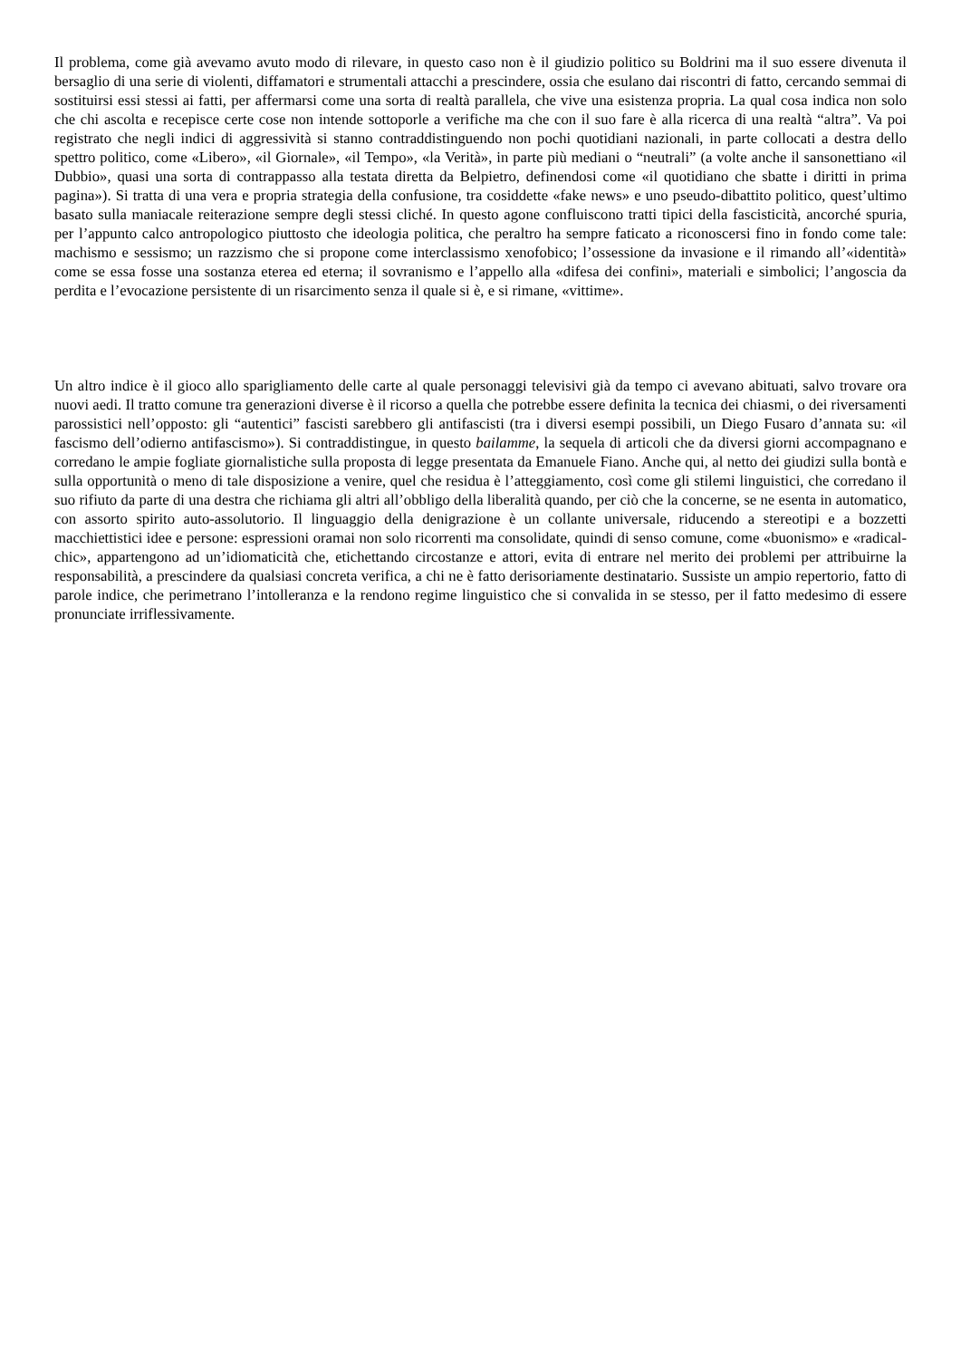Il problema, come già avevamo avuto modo di rilevare, in questo caso non è il giudizio politico su Boldrini ma il suo essere divenuta il bersaglio di una serie di violenti, diffamatori e strumentali attacchi a prescindere, ossia che esulano dai riscontri di fatto, cercando semmai di sostituirsi essi stessi ai fatti, per affermarsi come una sorta di realtà parallela, che vive una esistenza propria. La qual cosa indica non solo che chi ascolta e recepisce certe cose non intende sottoporle a verifiche ma che con il suo fare è alla ricerca di una realtà “altra”. Va poi registrato che negli indici di aggressività si stanno contraddistinguendo non pochi quotidiani nazionali, in parte collocati a destra dello spettro politico, come «Libero», «il Giornale», «il Tempo», «la Verità», in parte più mediani o “neutrali” (a volte anche il sansonettiano «il Dubbio», quasi una sorta di contrappasso alla testata diretta da Belpietro, definendosi come «il quotidiano che sbatte i diritti in prima pagina»). Si tratta di una vera e propria strategia della confusione, tra cosiddette «fake news» e uno pseudo-dibattito politico, quest’ultimo basato sulla maniacale reiterazione sempre degli stessi cliché. In questo agone confluiscono tratti tipici della fascisticità, ancorché spuria, per l’appunto calco antropologico piuttosto che ideologia politica, che peraltro ha sempre faticato a riconoscersi fino in fondo come tale: machismo e sessismo; un razzismo che si propone come interclassismo xenofobico; l’ossessione da invasione e il rimando all’«identità» come se essa fosse una sostanza eterea ed eterna; il sovranismo e l’appello alla «difesa dei confini», materiali e simbolici; l’angoscia da perdita e l’evocazione persistente di un risarcimento senza il quale si è, e si rimane, «vittime».
Un altro indice è il gioco allo sparigliamento delle carte al quale personaggi televisivi già da tempo ci avevano abituati, salvo trovare ora nuovi aedi. Il tratto comune tra generazioni diverse è il ricorso a quella che potrebbe essere definita la tecnica dei chiasmi, o dei riversamenti parossistici nell’opposto: gli “autentici” fascisti sarebbero gli antifascisti (tra i diversi esempi possibili, un Diego Fusaro d’annata su: «il fascismo dell’odierno antifascismo»). Si contraddistingue, in questo bailamme, la sequela di articoli che da diversi giorni accompagnano e corredano le ampie fogliate giornalistiche sulla proposta di legge presentata da Emanuele Fiano. Anche qui, al netto dei giudizi sulla bontà e sulla opportunità o meno di tale disposizione a venire, quel che residua è l’atteggiamento, così come gli stilemi linguistici, che corredano il suo rifiuto da parte di una destra che richiama gli altri all’obbligo della liberalità quando, per ciò che la concerne, se ne esenta in automatico, con assorto spirito auto-assolutorio. Il linguaggio della denigrazione è un collante universale, riducendo a stereotipi e a bozzetti macchiettistici idee e persone: espressioni oramai non solo ricorrenti ma consolidate, quindi di senso comune, come «buonismo» e «radical-chic», appartengono ad un’idiomaticità che, etichettando circostanze e attori, evita di entrare nel merito dei problemi per attribuirne la responsabilità, a prescindere da qualsiasi concreta verifica, a chi ne è fatto derisoriamente destinatario. Sussiste un ampio repertorio, fatto di parole indice, che perimetrano l’intolleranza e la rendono regime linguistico che si convalida in se stesso, per il fatto medesimo di essere pronunciate irriflessivamente.